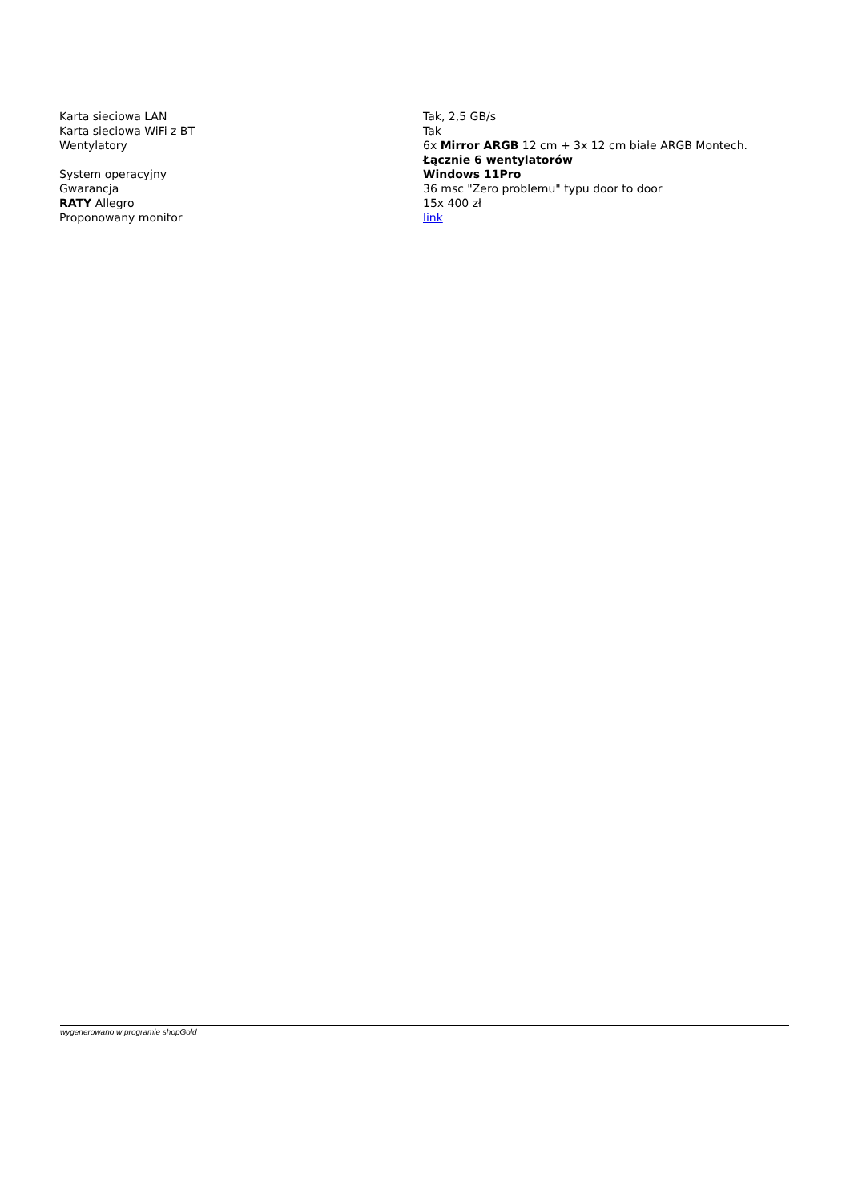| Karta sieciowa LAN | Tak, 2,5 GB/s |
| Karta sieciowa WiFi z BT | Tak |
| Wentylatory | 6x Mirror ARGB 12 cm + 3x 12 cm białe ARGB Montech. Łącznie 6 wentylatorów |
| System operacyjny | Windows 11Pro |
| Gwarancja | 36 msc "Zero problemu" typu door to door |
| RATY Allegro | 15x 400 zł |
| Proponowany monitor | link |
wygenerowano w programie shopGold